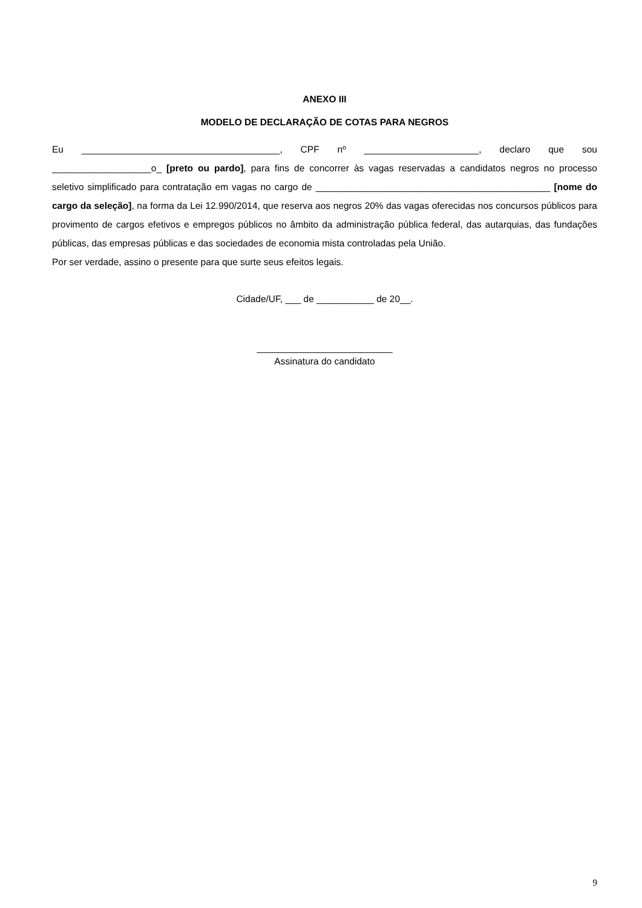ANEXO III
MODELO DE DECLARAÇÃO DE COTAS PARA NEGROS
Eu ______________________________________, CPF nº ______________________, declaro que sou ___________________o_ [preto ou pardo], para fins de concorrer às vagas reservadas a candidatos negros no processo seletivo simplificado para contratação em vagas no cargo de _____________________________________________ [nome do cargo da seleção], na forma da Lei 12.990/2014, que reserva aos negros 20% das vagas oferecidas nos concursos públicos para provimento de cargos efetivos e empregos públicos no âmbito da administração pública federal, das autarquias, das fundações públicas, das empresas públicas e das sociedades de economia mista controladas pela União.
Por ser verdade, assino o presente para que surte seus efeitos legais.
Cidade/UF, ___ de ___________ de 20__.
__________________________
Assinatura do candidato
9